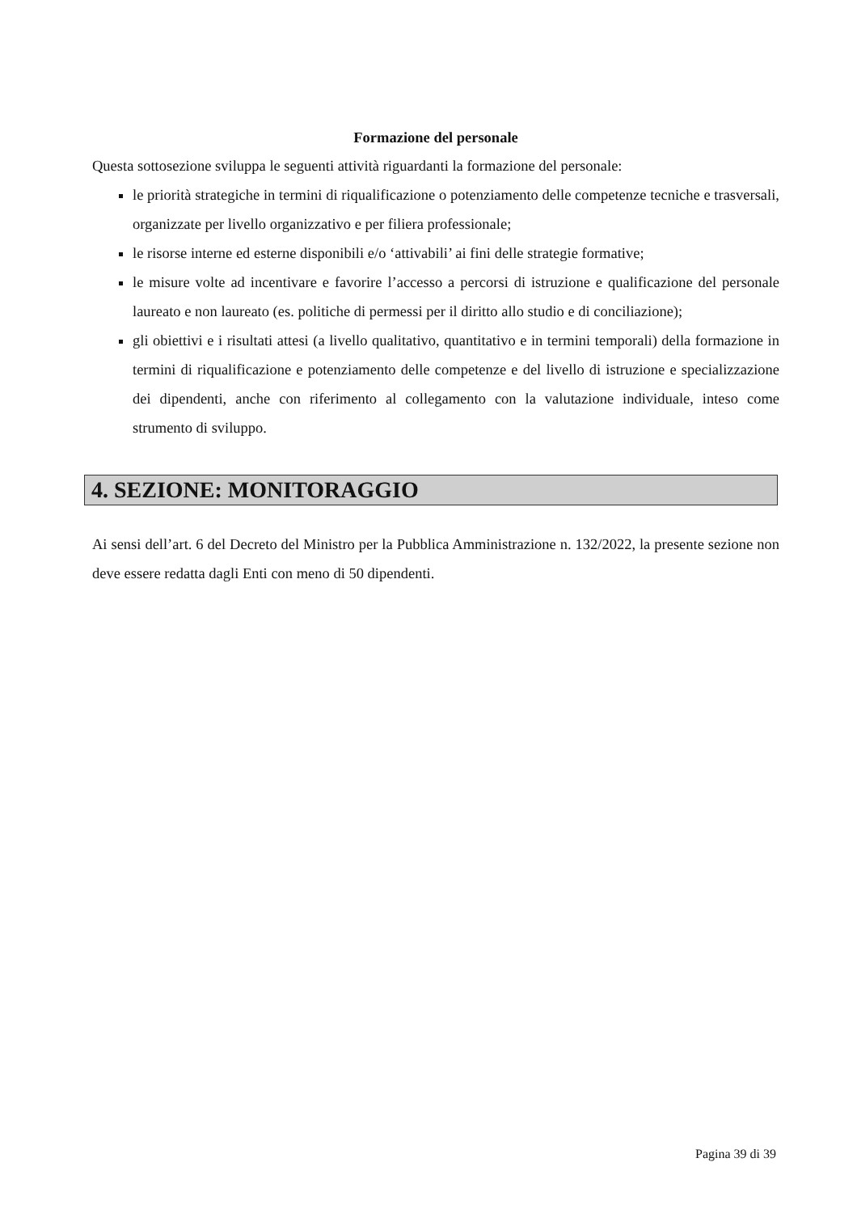Formazione del personale
Questa sottosezione sviluppa le seguenti attività riguardanti la formazione del personale:
le priorità strategiche in termini di riqualificazione o potenziamento delle competenze tecniche e trasversali, organizzate per livello organizzativo e per filiera professionale;
le risorse interne ed esterne disponibili e/o ‘attivabili’ ai fini delle strategie formative;
le misure volte ad incentivare e favorire l’accesso a percorsi di istruzione e qualificazione del personale laureato e non laureato (es. politiche di permessi per il diritto allo studio e di conciliazione);
gli obiettivi e i risultati attesi (a livello qualitativo, quantitativo e in termini temporali) della formazione in termini di riqualificazione e potenziamento delle competenze e del livello di istruzione e specializzazione dei dipendenti, anche con riferimento al collegamento con la valutazione individuale, inteso come strumento di sviluppo.
4. SEZIONE: MONITORAGGIO
Ai sensi dell’art. 6 del Decreto del Ministro per la Pubblica Amministrazione n. 132/2022, la presente sezione non deve essere redatta dagli Enti con meno di 50 dipendenti.
Pagina 39 di 39